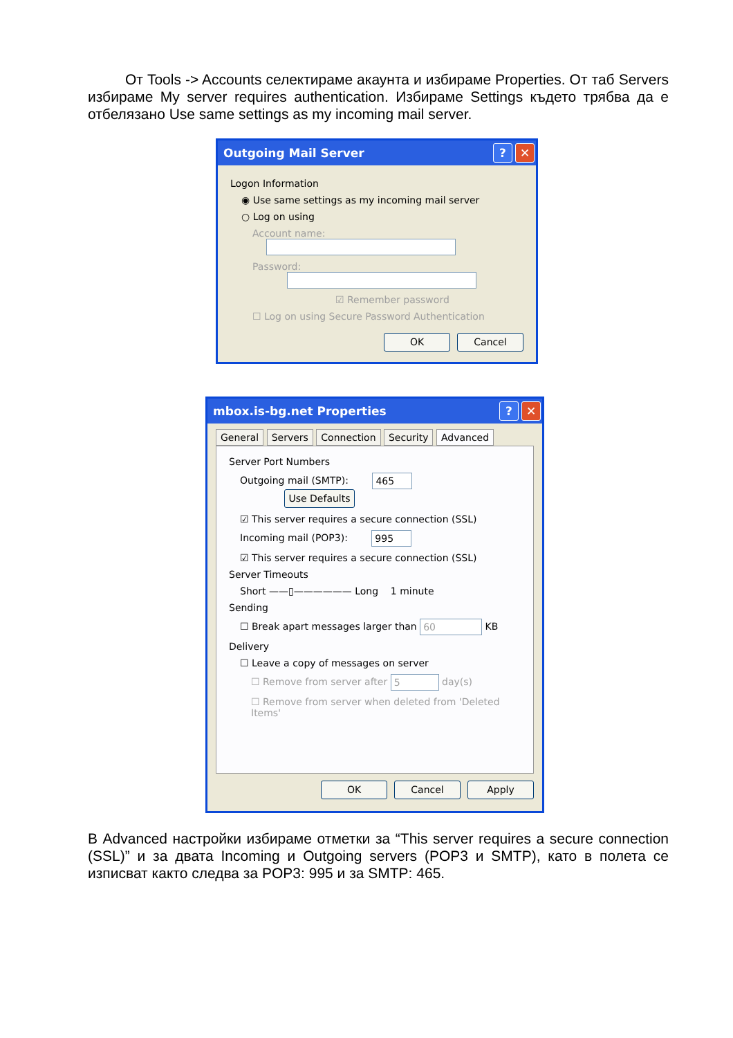От Tools -> Accounts селектираме акаунта и избираме Properties. От таб Servers избираме My server requires authentication. Избираме Settings където трябва да е отбелязано Use same settings as my incoming mail server.
Outgoing Mail Server? ✕
Logon Information
◉ Use same settings as my incoming mail server
○ Log on using
Account name:
Password:
☑ Remember password
☐ Log on using Secure Password Authentication
OK Cancel
mbox.is-bg.net Properties? ✕
General Servers Connection Security Advanced
Server Port Numbers
Outgoing mail (SMTP): 465 Use Defaults
☑ This server requires a secure connection (SSL)
Incoming mail (POP3): 995
☑ This server requires a secure connection (SSL)
Server Timeouts
Short ——▯—————— Long 1 minute
Sending
☐ Break apart messages larger than 60 KB
Delivery
☐ Leave a copy of messages on server
☐ Remove from server after 5 day(s)
☐ Remove from server when deleted from 'Deleted Items'
OK Cancel Apply
В Advanced настройки избираме отметки за “This server requires a secure connection (SSL)” и за двата Incoming и Outgoing servers (POP3 и SMTP), като в полета се изписват както следва за POP3: 995 и за SMTP: 465.